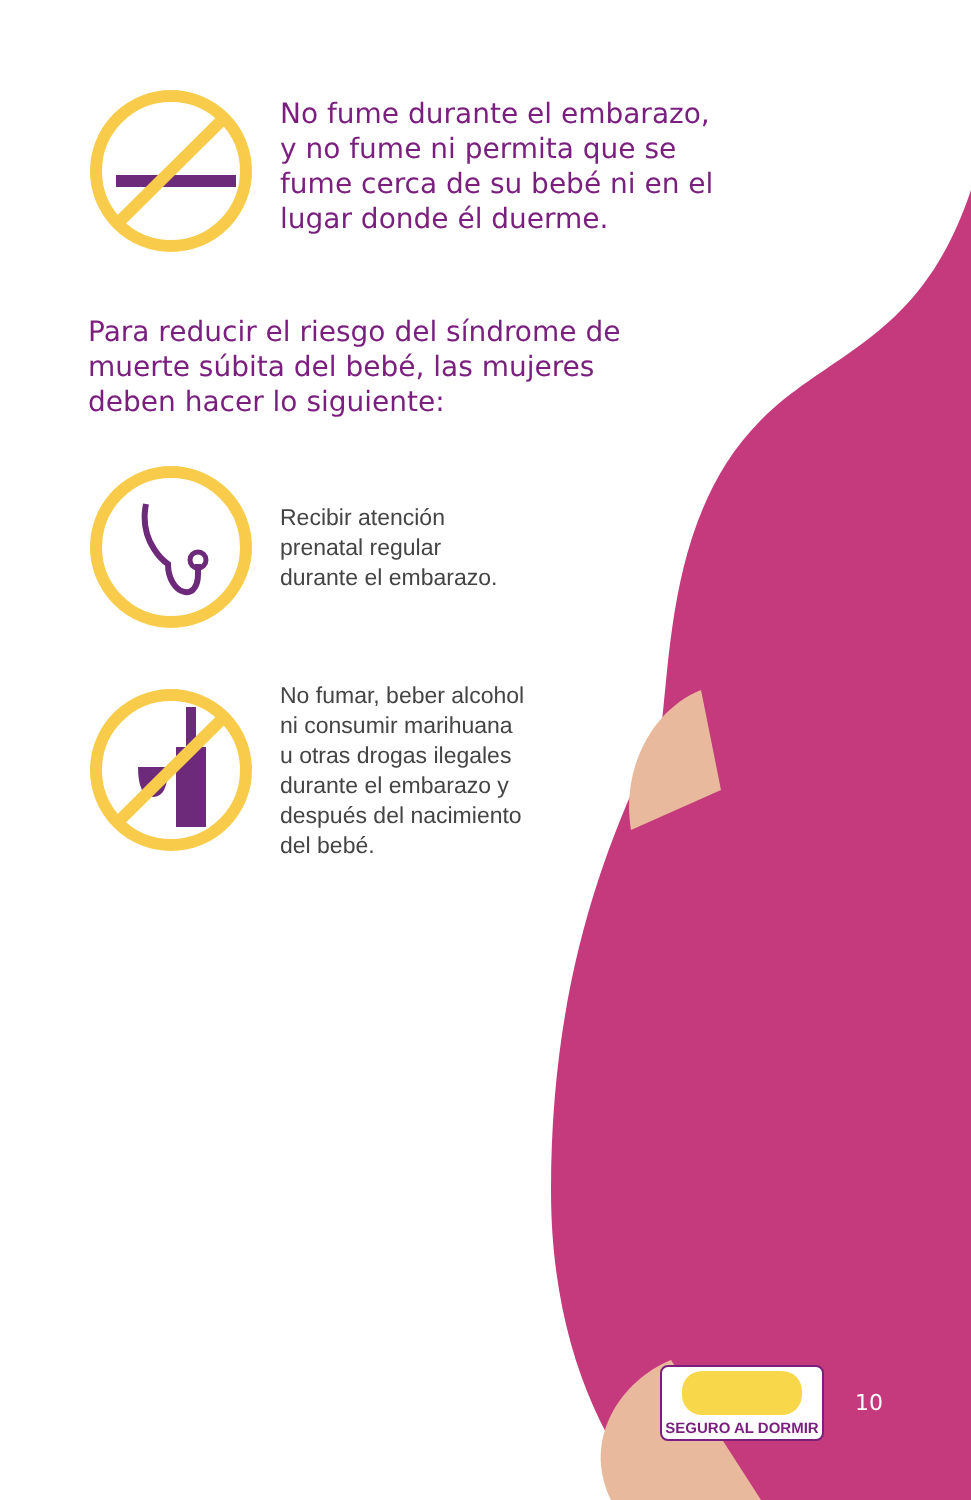No fume durante el embarazo,
y no fume ni permita que se
fume cerca de su bebé ni en el
lugar donde él duerme.
Para reducir el riesgo del síndrome de
muerte súbita del bebé, las mujeres
deben hacer lo siguiente:
Recibir atención
prenatal regular
durante el embarazo.
No fumar, beber alcohol
ni consumir marihuana
u otras drogas ilegales
durante el embarazo y
después del nacimiento
del bebé.
SEGURO AL DORMIR
10